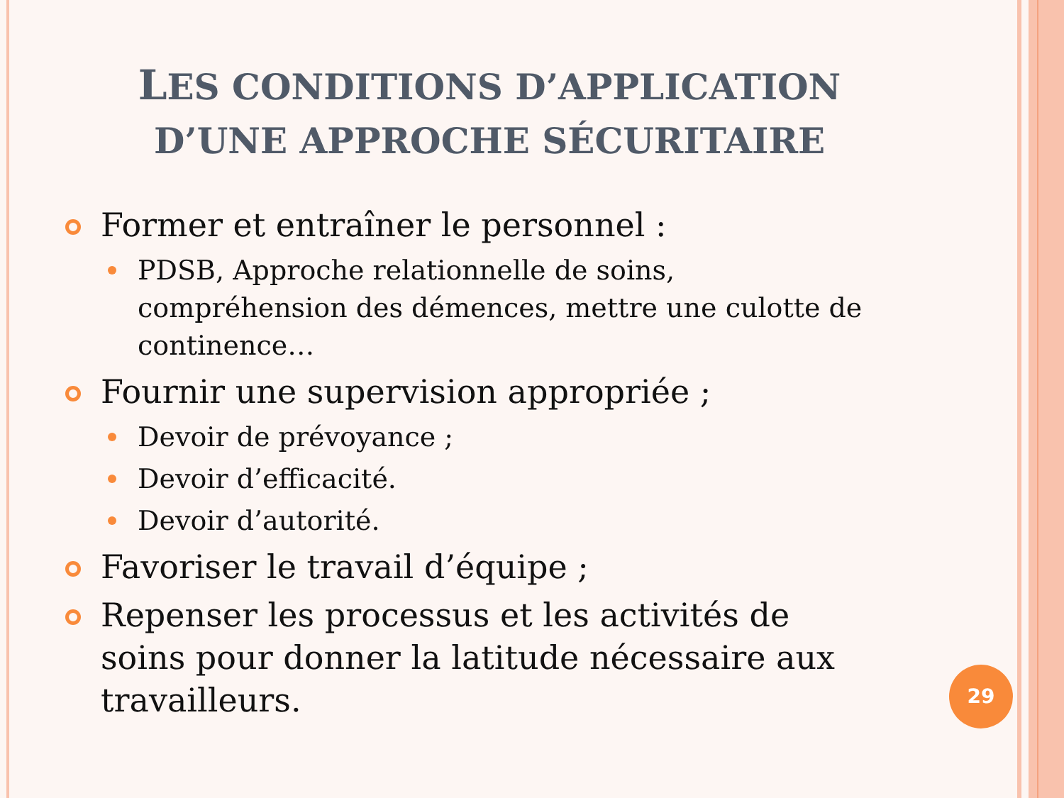LES CONDITIONS D’APPLICATION
D’UNE APPROCHE SÉCURITAIRE
Former et entraîner le personnel :
PDSB, Approche relationnelle de soins, compréhension des démences, mettre une culotte de continence…
Fournir une supervision appropriée ;
Devoir de prévoyance ;
Devoir d’efficacité.
Devoir d’autorité.
Favoriser le travail d’équipe ;
Repenser les processus et les activités de soins pour donner la latitude nécessaire aux travailleurs.
29